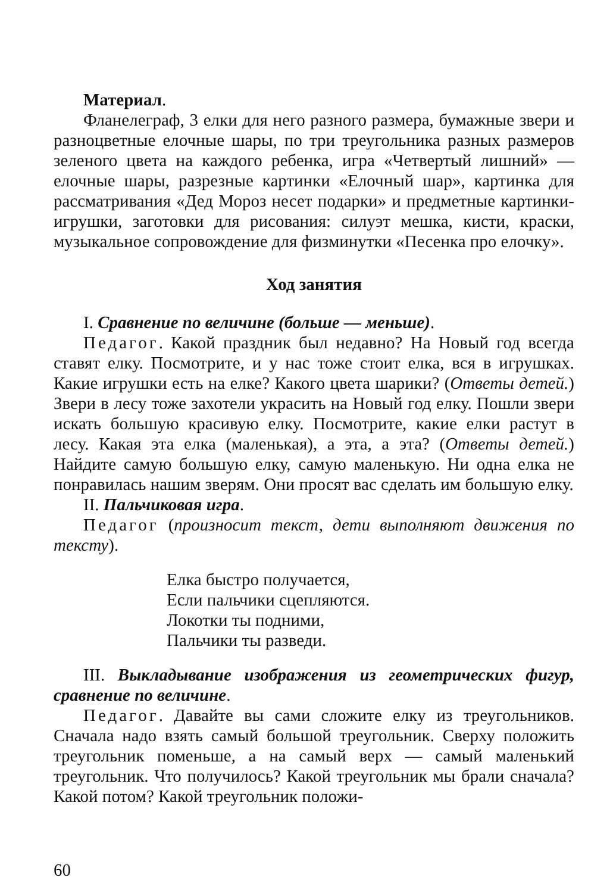Материал.
Фланелеграф, 3 елки для него разного размера, бумажные звери и разноцветные елочные шары, по три треугольника разных размеров зеленого цвета на каждого ребенка, игра «Четвертый лишний» — елочные шары, разрезные картинки «Елочный шар», картинка для рассматривания «Дед Мороз несет подарки» и предметные картинки-игрушки, заготовки для рисования: силуэт мешка, кисти, краски, музыкальное сопровождение для физминутки «Песенка про елочку».
Ход занятия
I. Сравнение по величине (больше — меньше).
Педагог. Какой праздник был недавно? На Новый год всегда ставят елку. Посмотрите, и у нас тоже стоит елка, вся в игрушках. Какие игрушки есть на елке? Какого цвета шарики? (Ответы детей.) Звери в лесу тоже захотели украсить на Новый год елку. Пошли звери искать большую красивую елку. Посмотрите, какие елки растут в лесу. Какая эта елка (маленькая), а эта, а эта? (Ответы детей.) Найдите самую большую елку, самую маленькую. Ни одна елка не понравилась нашим зверям. Они просят вас сделать им большую елку.
II. Пальчиковая игра.
Педагог (произносит текст, дети выполняют движения по тексту).
Елка быстро получается,
Если пальчики сцепляются.
Локотки ты подними,
Пальчики ты разведи.
III. Выкладывание изображения из геометрических фигур, сравнение по величине.
Педагог. Давайте вы сами сложите елку из треугольников. Сначала надо взять самый большой треугольник. Сверху положить треугольник поменьше, а на самый верх — самый маленький треугольник. Что получилось? Какой треугольник мы брали сначала? Какой потом? Какой треугольник положи-
60